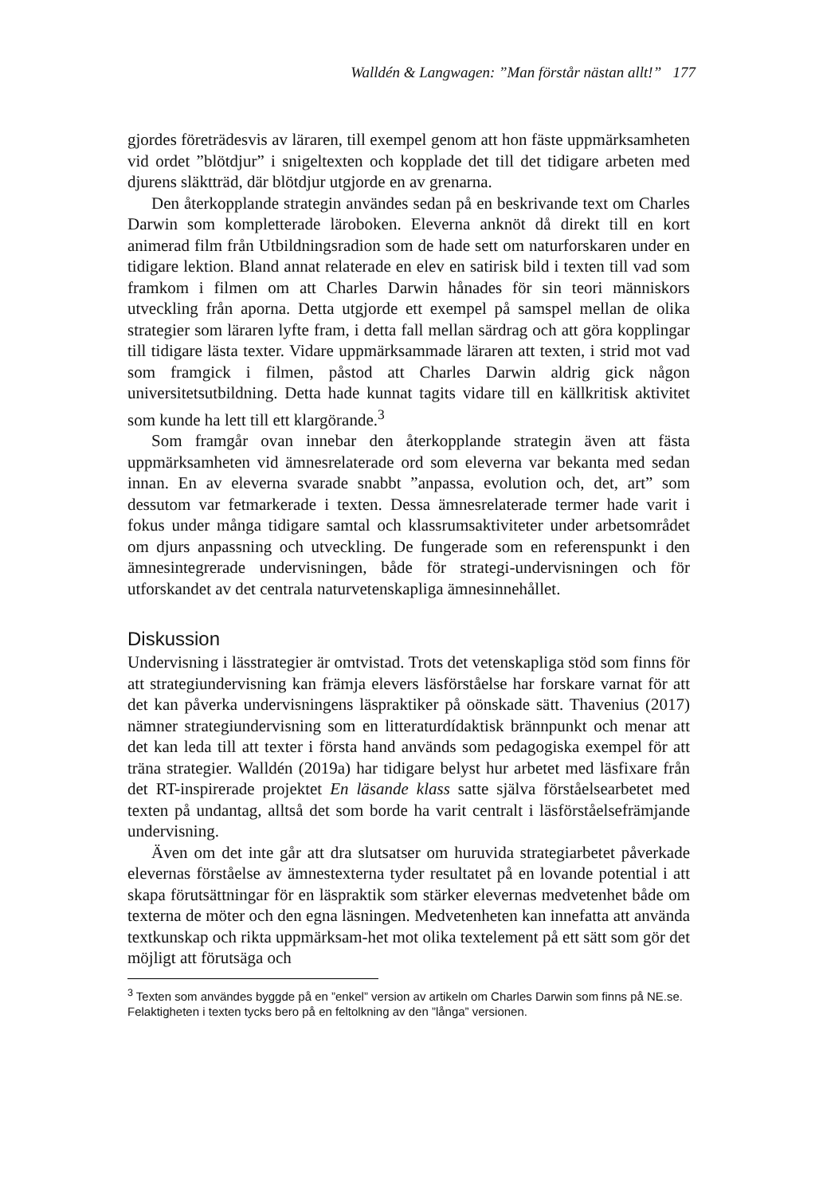Walldén & Langwagen: ”Man förstår nästan allt!” 177
gjordes företrädesvis av läraren, till exempel genom att hon fäste uppmärksamheten vid ordet ”blötdjur” i snigeltexten och kopplade det till det tidigare arbeten med djurens släktträd, där blötdjur utgjorde en av grenarna.
Den återkopplande strategin användes sedan på en beskrivande text om Charles Darwin som kompletterade läroboken. Eleverna anknöt då direkt till en kort animerad film från Utbildningsradion som de hade sett om naturforskaren under en tidigare lektion. Bland annat relaterade en elev en satirisk bild i texten till vad som framkom i filmen om att Charles Darwin hånades för sin teori människors utveckling från aporna. Detta utgjorde ett exempel på samspel mellan de olika strategier som läraren lyfte fram, i detta fall mellan särdrag och att göra kopplingar till tidigare lästa texter. Vidare uppmärksammade läraren att texten, i strid mot vad som framgick i filmen, påstod att Charles Darwin aldrig gick någon universitetsutbildning. Detta hade kunnat tagits vidare till en källkritisk aktivitet som kunde ha lett till ett klargörande.<sup>3</sup>
Som framgår ovan innebar den återkopplande strategin även att fästa uppmärksamheten vid ämnesrelaterade ord som eleverna var bekanta med sedan innan. En av eleverna svarade snabbt ”anpassa, evolution och, det, art” som dessutom var fetmarkerade i texten. Dessa ämnesrelaterade termer hade varit i fokus under många tidigare samtal och klassrumsaktiviteter under arbetsområdet om djurs anpassning och utveckling. De fungerade som en referenspunkt i den ämnesintegrerade undervisningen, både för strategi-undervisningen och för utforskandet av det centrala naturvetenskapliga ämnesinnehållet.
Diskussion
Undervisning i lässtrategier är omtvistad. Trots det vetenskapliga stöd som finns för att strategiundervisning kan främja elevers läsförståelse har forskare varnat för att det kan påverka undervisningens läspraktiker på oönskade sätt. Thavenius (2017) nämner strategiundervisning som en litteraturdídaktisk brännpunkt och menar att det kan leda till att texter i första hand används som pedagogiska exempel för att träna strategier. Walldén (2019a) har tidigare belyst hur arbetet med läsfixare från det RT-inspirerade projektet En läsande klass satte själva förståelsearbetet med texten på undantag, alltså det som borde ha varit centralt i läsförståelsefrämjande undervisning.
Även om det inte går att dra slutsatser om huruvida strategiarbetet påverkade elevernas förståelse av ämnestexterna tyder resultatet på en lovande potential i att skapa förutsättningar för en läspraktik som stärker elevernas medvetenhet både om texterna de möter och den egna läsningen. Medvetenheten kan innefatta att använda textkunskap och rikta uppmärksam-het mot olika textelement på ett sätt som gör det möjligt att förutsäga och
<sup>3</sup> Texten som användes byggde på en ”enkel” version av artikeln om Charles Darwin som finns på NE.se. Felaktigheten i texten tycks bero på en feltolkning av den ”långa” versionen.